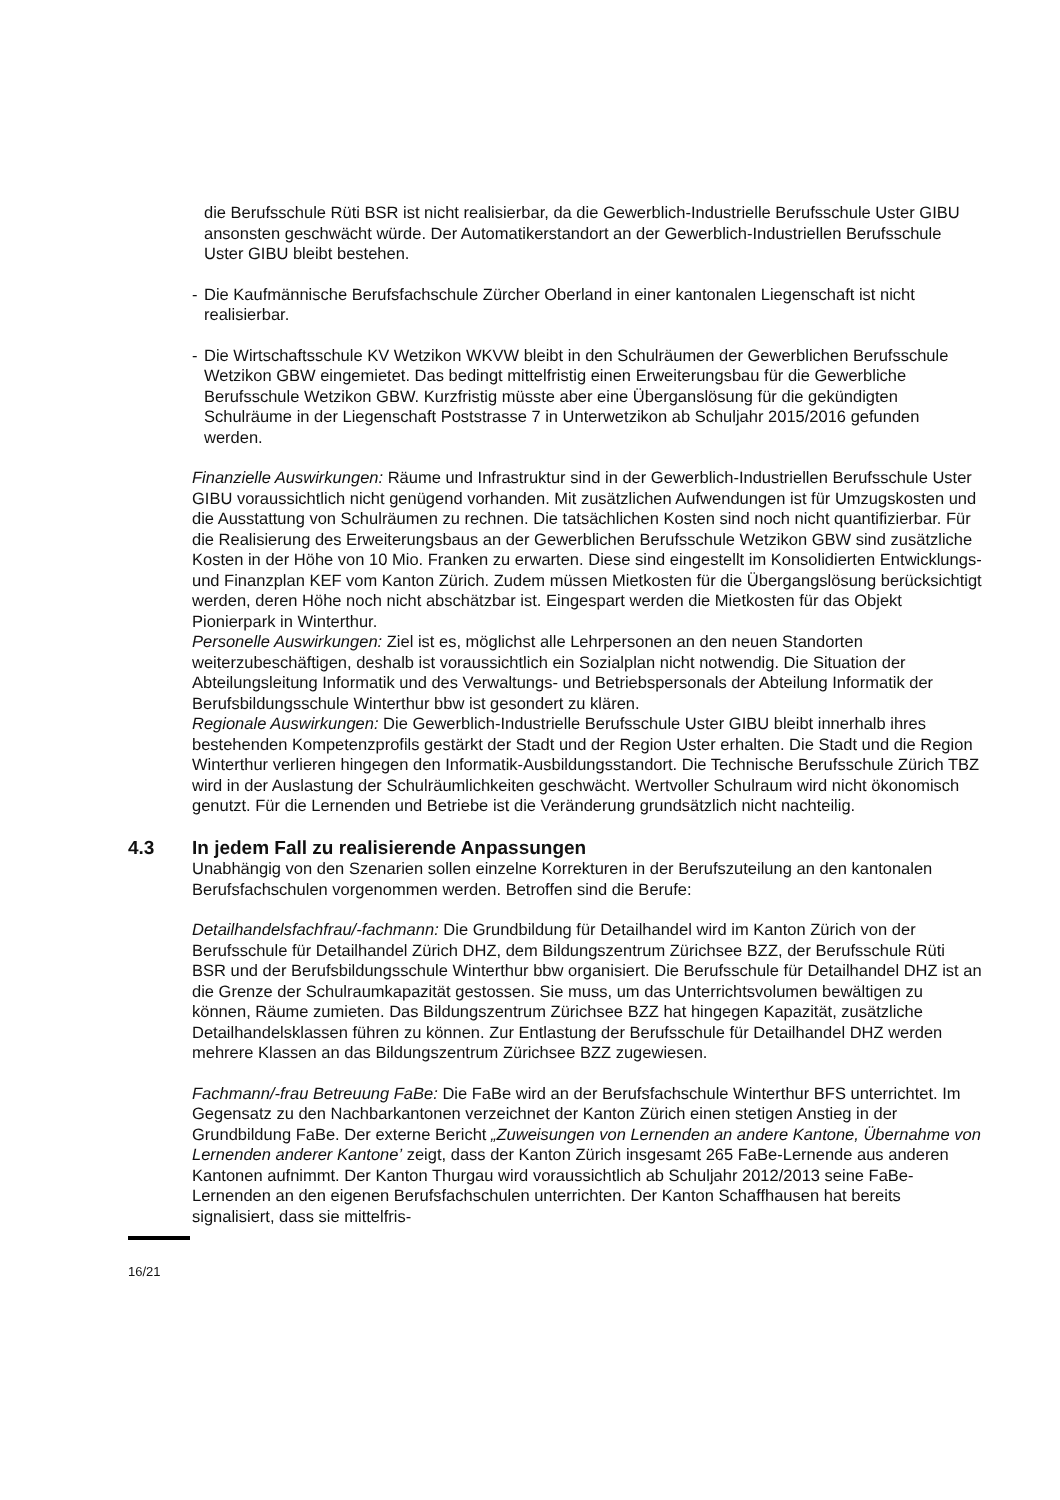die Berufsschule Rüti BSR ist nicht realisierbar, da die Gewerblich-Industrielle Berufsschule Uster GIBU ansonsten geschwächt würde. Der Automatikerstandort an der Gewerblich-Industriellen Berufsschule Uster GIBU bleibt bestehen.
- Die Kaufmännische Berufsfachschule Zürcher Oberland in einer kantonalen Liegenschaft ist nicht realisierbar.
- Die Wirtschaftsschule KV Wetzikon WKVW bleibt in den Schulräumen der Gewerblichen Berufsschule Wetzikon GBW eingemietet. Das bedingt mittelfristig einen Erweiterungsbau für die Gewerbliche Berufsschule Wetzikon GBW. Kurzfristig müsste aber eine Überganslösung für die gekündigten Schulräume in der Liegenschaft Poststrasse 7 in Unterwetzikon ab Schuljahr 2015/2016 gefunden werden.
Finanzielle Auswirkungen: Räume und Infrastruktur sind in der Gewerblich-Industriellen Berufsschule Uster GIBU voraussichtlich nicht genügend vorhanden. Mit zusätzlichen Aufwendungen ist für Umzugskosten und die Ausstattung von Schulräumen zu rechnen. Die tatsächlichen Kosten sind noch nicht quantifizierbar. Für die Realisierung des Erweiterungsbaus an der Gewerblichen Berufsschule Wetzikon GBW sind zusätzliche Kosten in der Höhe von 10 Mio. Franken zu erwarten. Diese sind eingestellt im Konsolidierten Entwicklungs- und Finanzplan KEF vom Kanton Zürich. Zudem müssen Mietkosten für die Übergangslösung berücksichtigt werden, deren Höhe noch nicht abschätzbar ist. Eingespart werden die Mietkosten für das Objekt Pionierpark in Winterthur.
Personelle Auswirkungen: Ziel ist es, möglichst alle Lehrpersonen an den neuen Standorten weiterzubeschäftigen, deshalb ist voraussichtlich ein Sozialplan nicht notwendig. Die Situation der Abteilungsleitung Informatik und des Verwaltungs- und Betriebspersonals der Abteilung Informatik der Berufsbildungsschule Winterthur bbw ist gesondert zu klären.
Regionale Auswirkungen: Die Gewerblich-Industrielle Berufsschule Uster GIBU bleibt innerhalb ihres bestehenden Kompetenzprofils gestärkt der Stadt und der Region Uster erhalten. Die Stadt und die Region Winterthur verlieren hingegen den Informatik-Ausbildungsstandort. Die Technische Berufsschule Zürich TBZ wird in der Auslastung der Schulräumlichkeiten geschwächt. Wertvoller Schulraum wird nicht ökonomisch genutzt. Für die Lernenden und Betriebe ist die Veränderung grundsätzlich nicht nachteilig.
4.3 In jedem Fall zu realisierende Anpassungen
Unabhängig von den Szenarien sollen einzelne Korrekturen in der Berufszuteilung an den kantonalen Berufsfachschulen vorgenommen werden. Betroffen sind die Berufe:
Detailhandelsfachfrau/-fachmann: Die Grundbildung für Detailhandel wird im Kanton Zürich von der Berufsschule für Detailhandel Zürich DHZ, dem Bildungszentrum Zürichsee BZZ, der Berufsschule Rüti BSR und der Berufsbildungsschule Winterthur bbw organisiert. Die Berufsschule für Detailhandel DHZ ist an die Grenze der Schulraumkapazität gestossen. Sie muss, um das Unterrichtsvolumen bewältigen zu können, Räume zumieten. Das Bildungszentrum Zürichsee BZZ hat hingegen Kapazität, zusätzliche Detailhandelsklassen führen zu können. Zur Entlastung der Berufsschule für Detailhandel DHZ werden mehrere Klassen an das Bildungszentrum Zürichsee BZZ zugewiesen.
Fachmann/-frau Betreuung FaBe: Die FaBe wird an der Berufsfachschule Winterthur BFS unterrichtet. Im Gegensatz zu den Nachbarkantonen verzeichnet der Kanton Zürich einen stetigen Anstieg in der Grundbildung FaBe. Der externe Bericht „Zuweisungen von Lernenden an andere Kantone, Übernahme von Lernenden anderer Kantone’ zeigt, dass der Kanton Zürich insgesamt 265 FaBe-Lernende aus anderen Kantonen aufnimmt. Der Kanton Thurgau wird voraussichtlich ab Schuljahr 2012/2013 seine FaBe-Lernenden an den eigenen Berufsfachschulen unterrichten. Der Kanton Schaffhausen hat bereits signalisiert, dass sie mittelfris-
16/21